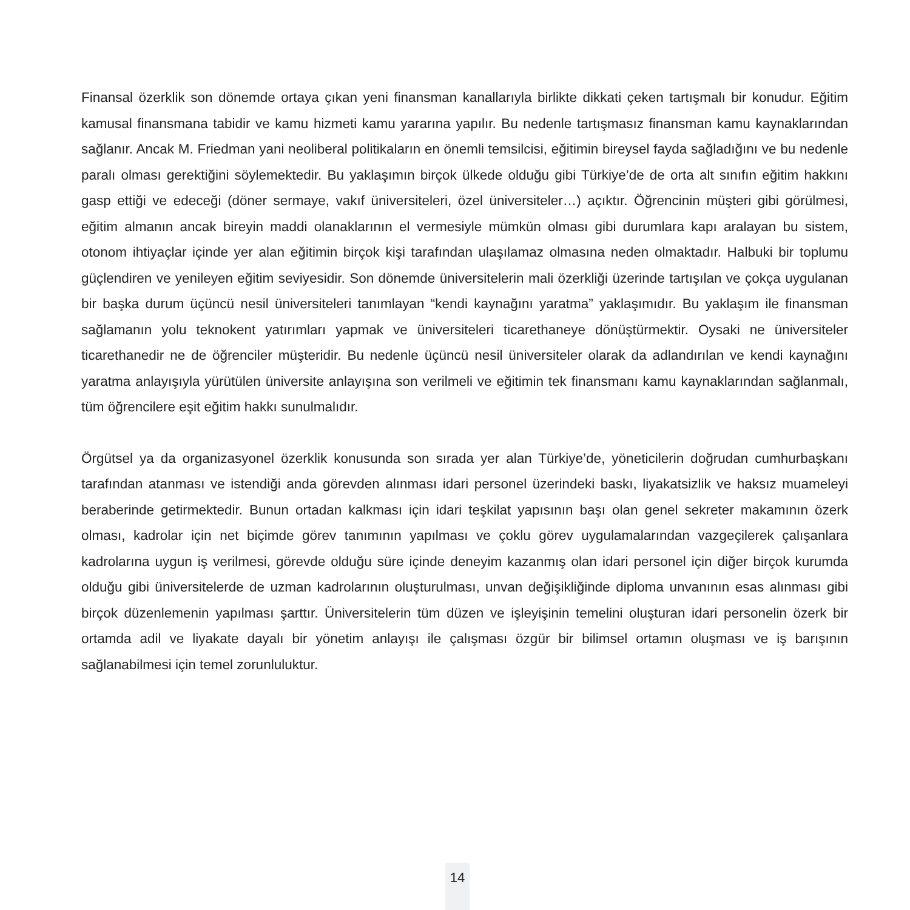Finansal özerklik son dönemde ortaya çıkan yeni finansman kanallarıyla birlikte dikkati çeken tartışmalı bir konudur. Eğitim kamusal finansmana tabidir ve kamu hizmeti kamu yararına yapılır. Bu nedenle tartışmasız finansman kamu kaynaklarından sağlanır. Ancak M. Friedman yani neoliberal politikaların en önemli temsilcisi, eğitimin bireysel fayda sağladığını ve bu nedenle paralı olması gerektiğini söylemektedir. Bu yaklaşımın birçok ülkede olduğu gibi Türkiye’de de orta alt sınıfın eğitim hakkını gasp ettiği ve edeceği (döner sermaye, vakıf üniversiteleri, özel üniversiteler…) açıktır. Öğrencinin müşteri gibi görülmesi, eğitim almanın ancak bireyin maddi olanaklarının el vermesiyle mümkün olması gibi durumlara kapı aralayan bu sistem, otonom ihtiyaçlar içinde yer alan eğitimin birçok kişi tarafından ulaşılamaz olmasına neden olmaktadır. Halbuki bir toplumu güçlendiren ve yenileyen eğitim seviyesidir. Son dönemde üniversitelerin mali özerkliği üzerinde tartışılan ve çokça uygulanan bir başka durum üçüncü nesil üniversiteleri tanımlayan “kendi kaynağını yaratma” yaklaşımıdır. Bu yaklaşım ile finansman sağlamanın yolu teknokent yatırımları yapmak ve üniversiteleri ticarethaneye dönüştürmektir. Oysaki ne üniversiteler ticarethanedir ne de öğrenciler müşteridir. Bu nedenle üçüncü nesil üniversiteler olarak da adlandırılan ve kendi kaynağını yaratma anlayışıyla yürütülen üniversite anlayışına son verilmeli ve eğitimin tek finansmanı kamu kaynaklarından sağlanmalı, tüm öğrencilere eşit eğitim hakkı sunulmalıdır.
Örgütsel ya da organizasyonel özerklik konusunda son sırada yer alan Türkiye’de, yöneticilerin doğrudan cumhurbaşkanı tarafından atanması ve istendiği anda görevden alınması idari personel üzerindeki baskı, liyakatsizlik ve haksız muameleyi beraberinde getirmektedir. Bunun ortadan kalkması için idari teşkilat yapısının başı olan genel sekreter makamının özerk olması, kadrolar için net biçimde görev tanımının yapılması ve çoklu görev uygulamalarından vazgeçilerek çalışanlara kadrolarına uygun iş verilmesi, görevde olduğu süre içinde deneyim kazanmış olan idari personel için diğer birçok kurumda olduğu gibi üniversitelerde de uzman kadrolarının oluşturulması, unvan değişikliğinde diploma unvanının esas alınması gibi birçok düzenlemenin yapılması şarttır. Üniversitelerin tüm düzen ve işleyişinin temelini oluşturan idari personelin özerk bir ortamda adil ve liyakate dayalı bir yönetim anlayışı ile çalışması özgür bir bilimsel ortamın oluşması ve iş barışının sağlanabilmesi için temel zorunluluktur.
14